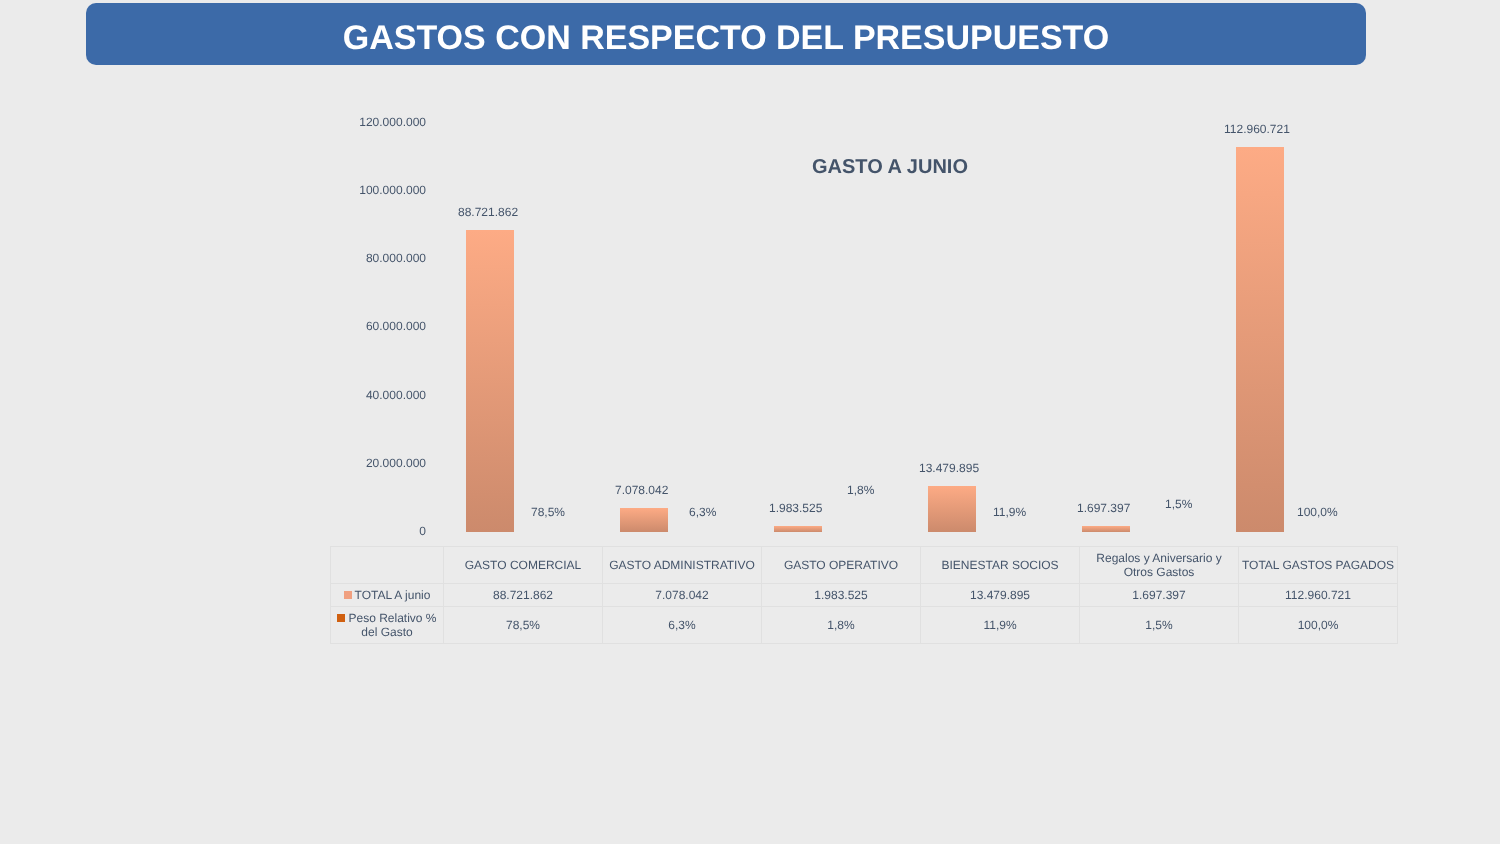GASTOS CON RESPECTO DEL PRESUPUESTO
GASTO A JUNIO
120.000.000
100.000.000
80.000.000
60.000.000
40.000.000
20.000.000
0
88.721.862
78,5%
7.078.042
6,3% 1.983.525
1,8%
13.479.895
11,9% 1.697.397 1,5%
112.960.721
100,0%
| | GASTO COMERCIAL | GASTO ADMINISTRATIVO | GASTO OPERATIVO | BIENESTAR SOCIOS | Regalos y Aniversario y Otros Gastos | TOTAL GASTOS PAGADOS |
| TOTAL A junio | 88.721.862 | 7.078.042 | 1.983.525 | 13.479.895 | 1.697.397 | 112.960.721 |
| Peso Relativo % del Gasto | 78,5% | 6,3% | 1,8% | 11,9% | 1,5% | 100,0% |